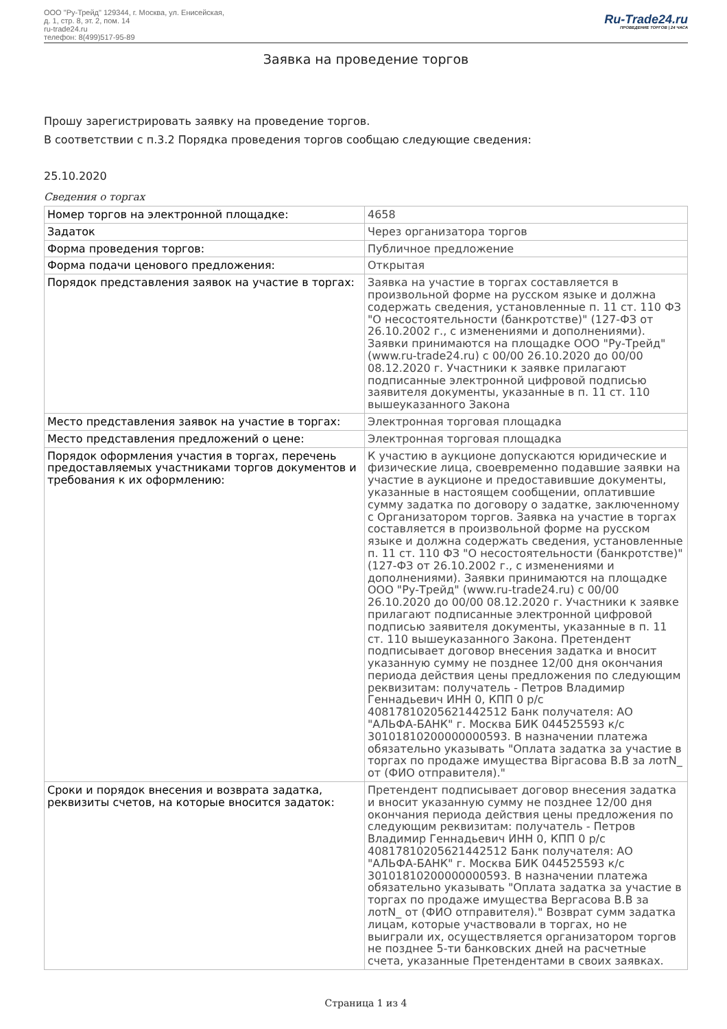ООО "Ру-Трейд" 129344, г. Москва, ул. Енисейская,
д. 1, стр. 8, эт. 2, пом. 14
ru-trade24.ru
телефон: 8(499)517-95-89
Ru-Trade24.ru
ПРОВЕДЕНИЕ ТОРГОВ | 24 ЧАСА
Заявка на проведение торгов
Прошу зарегистрировать заявку на проведение торгов.
В соответствии с п.3.2 Порядка проведения торгов сообщаю следующие сведения:
25.10.2020
Сведения о торгах
| Номер торгов на электронной площадке: | 4658 |
| Задаток | Через организатора торгов |
| Форма проведения торгов: | Публичное предложение |
| Форма подачи ценового предложения: | Открытая |
| Порядок представления заявок на участие в торгах: | Заявка на участие в торгах составляется в произвольной форме на русском языке и должна содержать сведения, установленные п. 11 ст. 110 ФЗ "О несостоятельности (банкротстве)" (127-ФЗ от 26.10.2002 г., с изменениями и дополнениями). Заявки принимаются на площадке ООО "Ру-Трейд" (www.ru-trade24.ru) с 00/00 26.10.2020 до 00/00 08.12.2020 г. Участники к заявке прилагают подписанные электронной цифровой подписью заявителя документы, указанные в п. 11 ст. 110 вышеуказанного Закона |
| Место представления заявок на участие в торгах: | Электронная торговая площадка |
| Место представления предложений о цене: | Электронная торговая площадка |
| Порядок оформления участия в торгах, перечень предоставляемых участниками торгов документов и требования к их оформлению: | К участию в аукционе допускаются юридические и физические лица, своевременно подавшие заявки на участие в аукционе и предоставившие документы, указанные в настоящем сообщении, оплатившие сумму задатка по договору о задатке, заключенному с Организатором торгов. Заявка на участие в торгах составляется в произвольной форме на русском языке и должна содержать сведения, установленные п. 11 ст. 110 ФЗ "О несостоятельности (банкротстве)" (127-ФЗ от 26.10.2002 г., с изменениями и дополнениями). Заявки принимаются на площадке ООО "Ру-Трейд" (www.ru-trade24.ru) с 00/00 26.10.2020 до 00/00 08.12.2020 г. Участники к заявке прилагают подписанные электронной цифровой подписью заявителя документы, указанные в п. 11 ст. 110 вышеуказанного Закона. Претендент подписывает договор внесения задатка и вносит указанную сумму не позднее 12/00 дня окончания периода действия цены предложения по следующим реквизитам: получатель - Петров Владимир Геннадьевич ИНН 0, КПП 0 р/с 40817810205621442512 Банк получателя: АО "АЛЬФА-БАНК" г. Москва БИК 044525593 к/с 30101810200000000593. В назначении платежа обязательно указывать "Оплата задатка за участие в торгах по продаже имущества Віргасова В.В за лотN_ от (ФИО отправителя)." |
| Сроки и порядок внесения и возврата задатка, реквизиты счетов, на которые вносится задаток: | Претендент подписывает договор внесения задатка и вносит указанную сумму не позднее 12/00 дня окончания периода действия цены предложения по следующим реквизитам: получатель - Петров Владимир Геннадьевич ИНН 0, КПП 0 р/с 40817810205621442512 Банк получателя: АО "АЛЬФА-БАНК" г. Москва БИК 044525593 к/с 30101810200000000593. В назначении платежа обязательно указывать "Оплата задатка за участие в торгах по продаже имущества Вергасова В.В за лотN_ от (ФИО отправителя)." Возврат сумм задатка лицам, которые участвовали в торгах, но не выиграли их, осуществляется организатором торгов не позднее 5-ти банковских дней на расчетные счета, указанные Претендентами в своих заявках. |
Страница 1 из 4